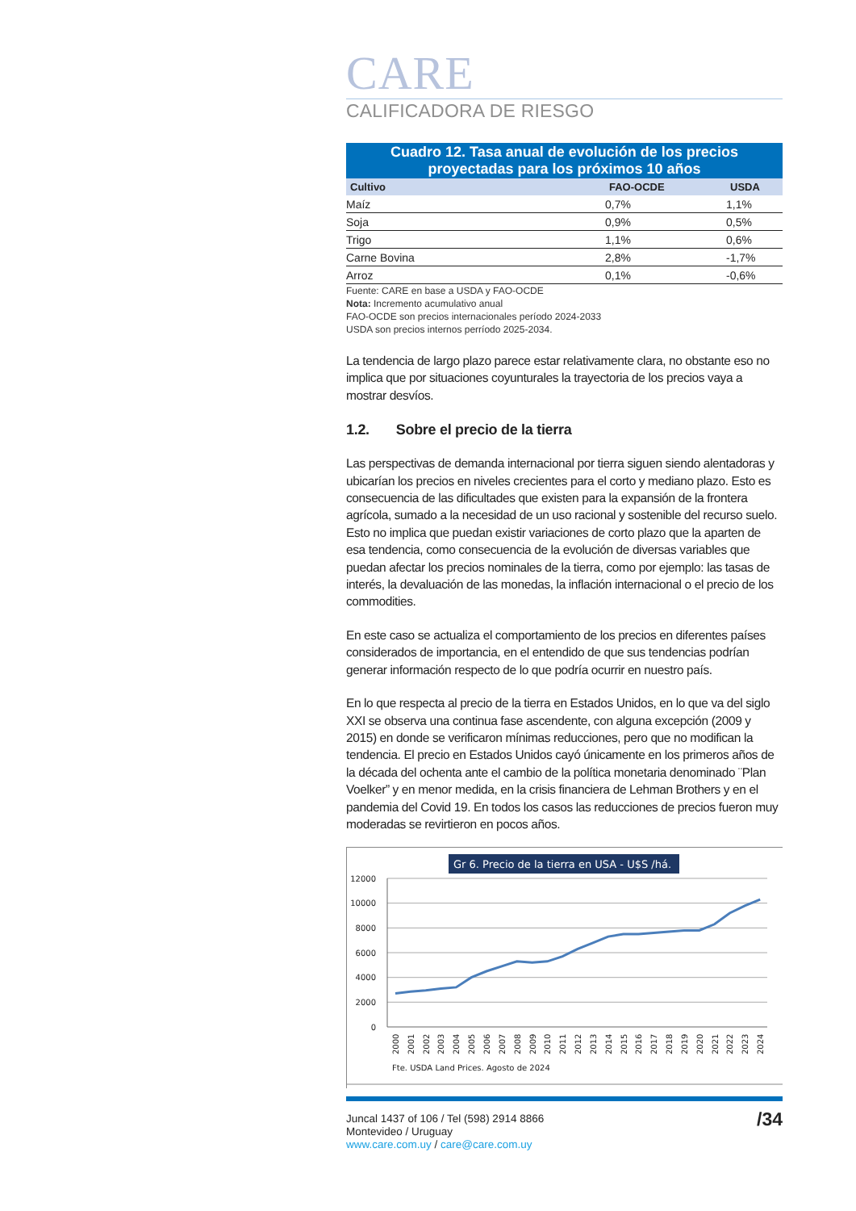CARE
CALIFICADORA DE RIESGO
Cuadro 12. Tasa anual de evolución de los precios proyectadas para los próximos 10 años
| Cultivo | FAO-OCDE | USDA |
| --- | --- | --- |
| Maíz | 0,7% | 1,1% |
| Soja | 0,9% | 0,5% |
| Trigo | 1,1% | 0,6% |
| Carne Bovina | 2,8% | -1,7% |
| Arroz | 0,1% | -0,6% |
Fuente: CARE en base a USDA y FAO-OCDE
Nota: Incremento acumulativo anual
FAO-OCDE son precios internacionales período 2024-2033
USDA son precios internos perríodo 2025-2034.
La tendencia de largo plazo parece estar relativamente clara, no obstante eso no implica que por situaciones coyunturales la trayectoria de los precios vaya a mostrar desvíos.
1.2. Sobre el precio de la tierra
Las perspectivas de demanda internacional por tierra siguen siendo alentadoras y ubicarían los precios en niveles crecientes para el corto y mediano plazo. Esto es consecuencia de las dificultades que existen para la expansión de la frontera agrícola, sumado a la necesidad de un uso racional y sostenible del recurso suelo. Esto no implica que puedan existir variaciones de corto plazo que la aparten de esa tendencia, como consecuencia de la evolución de diversas variables que puedan afectar los precios nominales de la tierra, como por ejemplo: las tasas de interés, la devaluación de las monedas, la inflación internacional o el precio de los commodities.
En este caso se actualiza el comportamiento de los precios en diferentes países considerados de importancia, en el entendido de que sus tendencias podrían generar información respecto de lo que podría ocurrir en nuestro país.
En lo que respecta al precio de la tierra en Estados Unidos, en lo que va del siglo XXI se observa una continua fase ascendente, con alguna excepción (2009 y 2015) en donde se verificaron mínimas reducciones, pero que no modifican la tendencia. El precio en Estados Unidos cayó únicamente en los primeros años de la década del ochenta ante el cambio de la política monetaria denominado ¨Plan Voelker” y en menor medida, en la crisis financiera de Lehman Brothers y en el pandemia del Covid 19. En todos los casos las reducciones de precios fueron muy moderadas se revirtieron en pocos años.
Gr 6. Precio de la tierra en USA - U$S /há.
12000
10000
8000
6000
4000
2000
0
2000
2001
2002
2003
2004
2005
2006
2007
2008
2009
2010
2011
2012
2013
2014
2015
2016
2017
2018
2019
2020
2021
2022
2023
2024
Fte. USDA Land Prices. Agosto de 2024
Juncal 1437 of 106 / Tel (598) 2914 8866
Montevideo / Uruguay
www.care.com.uy / care@care.com.uy
/34